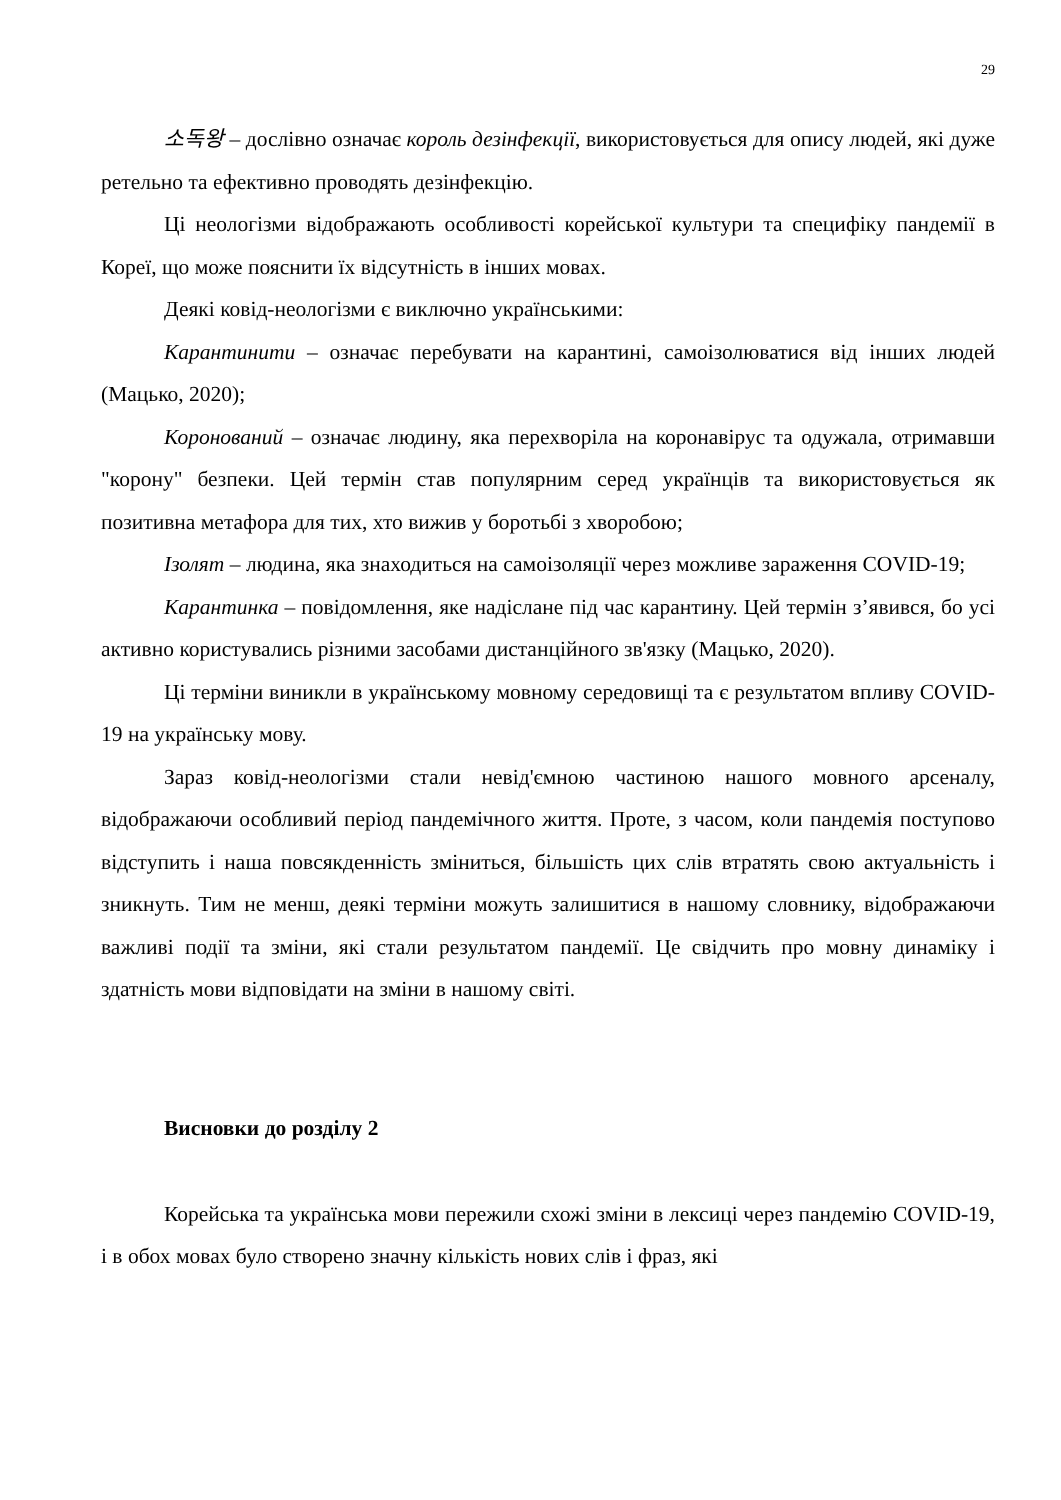29
소독왕 – дослівно означає король дезінфекції, використовується для опису людей, які дуже ретельно та ефективно проводять дезінфекцію.
Ці неологізми відображають особливості корейської культури та специфіку пандемії в Кореї, що може пояснити їх відсутність в інших мовах.
Деякі ковід-неологізми є виключно українськими:
Карантинити – означає перебувати на карантині, самоізолюватися від інших людей (Мацько, 2020);
Коронований – означає людину, яка перехворіла на коронавірус та одужала, отримавши "корону" безпеки. Цей термін став популярним серед українців та використовується як позитивна метафора для тих, хто вижив у боротьбі з хворобою;
Ізолят – людина, яка знаходиться на самоізоляції через можливе зараження COVID-19;
Карантинка – повідомлення, яке надіслане під час карантину. Цей термін з’явився, бо усі активно користувались різними засобами дистанційного зв'язку (Мацько, 2020).
Ці терміни виникли в українському мовному середовищі та є результатом впливу COVID-19 на українську мову.
Зараз ковід-неологізми стали невід'ємною частиною нашого мовного арсеналу, відображаючи особливий період пандемічного життя. Проте, з часом, коли пандемія поступово відступить і наша повсякденність зміниться, більшість цих слів втратять свою актуальність і зникнуть. Тим не менш, деякі терміни можуть залишитися в нашому словнику, відображаючи важливі події та зміни, які стали результатом пандемії. Це свідчить про мовну динаміку і здатність мови відповідати на зміни в нашому світі.
Висновки до розділу 2
Корейська та українська мови пережили схожі зміни в лексиці через пандемію COVID-19, і в обох мовах було створено значну кількість нових слів і фраз, які